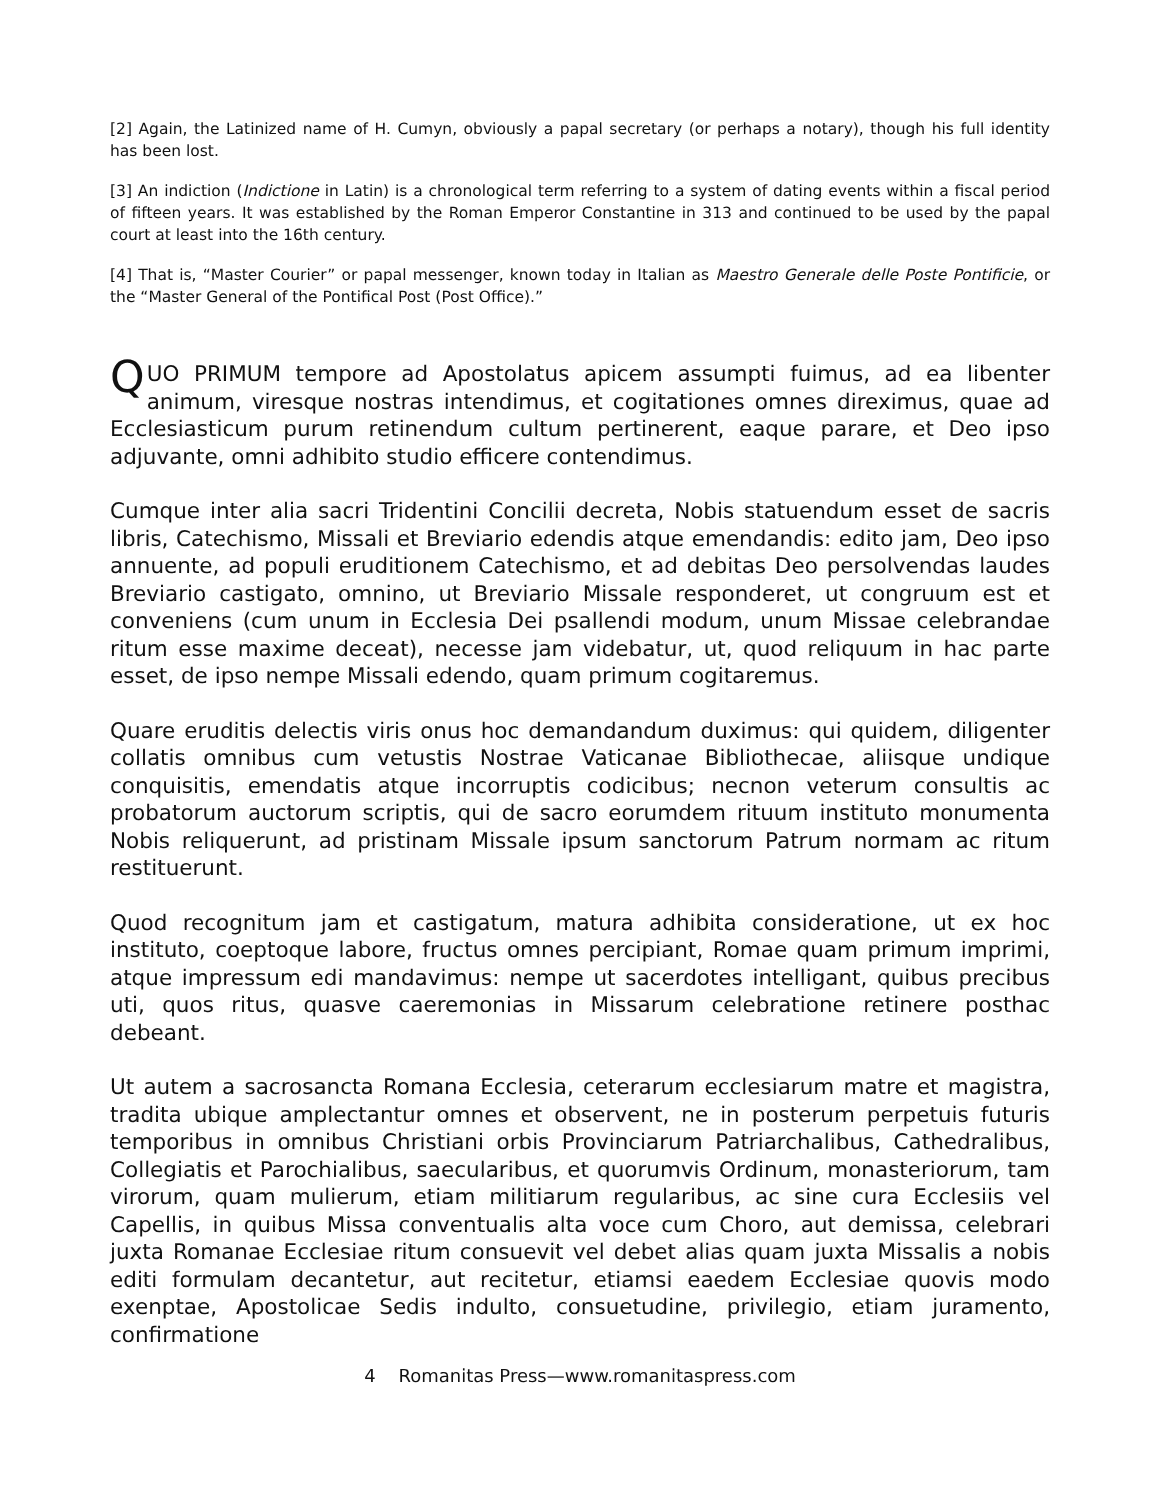[2] Again, the Latinized name of H. Cumyn, obviously a papal secretary (or perhaps a notary), though his full identity has been lost.
[3] An indiction (Indictione in Latin) is a chronological term referring to a system of dating events within a fiscal period of fifteen years. It was established by the Roman Emperor Constantine in 313 and continued to be used by the papal court at least into the 16th century.
[4] That is, “Master Courier” or papal messenger, known today in Italian as Maestro Generale delle Poste Pontificie, or the “Master General of the Pontifical Post (Post Office).”
QUO PRIMUM tempore ad Apostolatus apicem assumpti fuimus, ad ea libenter animum, viresque nostras intendimus, et cogitationes omnes direximus, quae ad Ecclesiasticum purum retinendum cultum pertinerent, eaque parare, et Deo ipso adjuvante, omni adhibito studio efficere contendimus.
Cumque inter alia sacri Tridentini Concilii decreta, Nobis statuendum esset de sacris libris, Catechismo, Missali et Breviario edendis atque emendandis: edito jam, Deo ipso annuente, ad populi eruditionem Catechismo, et ad debitas Deo persolvendas laudes Breviario castigato, omnino, ut Breviario Missale responderet, ut congruum est et conveniens (cum unum in Ecclesia Dei psallendi modum, unum Missae celebrandae ritum esse maxime deceat), necesse jam videbatur, ut, quod reliquum in hac parte esset, de ipso nempe Missali edendo, quam primum cogitaremus.
Quare eruditis delectis viris onus hoc demandandum duximus: qui quidem, diligenter collatis omnibus cum vetustis Nostrae Vaticanae Bibliothecae, aliisque undique conquisitis, emendatis atque incorruptis codicibus; necnon veterum consultis ac probatorum auctorum scriptis, qui de sacro eorumdem rituum instituto monumenta Nobis reliquerunt, ad pristinam Missale ipsum sanctorum Patrum normam ac ritum restituerunt.
Quod recognitum jam et castigatum, matura adhibita consideratione, ut ex hoc instituto, coeptoque labore, fructus omnes percipiant, Romae quam primum imprimi, atque impressum edi mandavimus: nempe ut sacerdotes intelligant, quibus precibus uti, quos ritus, quasve caeremonias in Missarum celebratione retinere posthac debeant.
Ut autem a sacrosancta Romana Ecclesia, ceterarum ecclesiarum matre et magistra, tradita ubique amplectantur omnes et observent, ne in posterum perpetuis futuris temporibus in omnibus Christiani orbis Provinciarum Patriarchalibus, Cathedralibus, Collegiatis et Parochialibus, saecularibus, et quorumvis Ordinum, monasteriorum, tam virorum, quam mulierum, etiam militiarum regularibus, ac sine cura Ecclesiis vel Capellis, in quibus Missa conventualis alta voce cum Choro, aut demissa, celebrari juxta Romanae Ecclesiae ritum consuevit vel debet alias quam juxta Missalis a nobis editi formulam decantetur, aut recitetur, etiamsi eaedem Ecclesiae quovis modo exenptae, Apostolicae Sedis indulto, consuetudine, privilegio, etiam juramento, confirmatione
4 Romanitas Press—www.romanitaspress.com